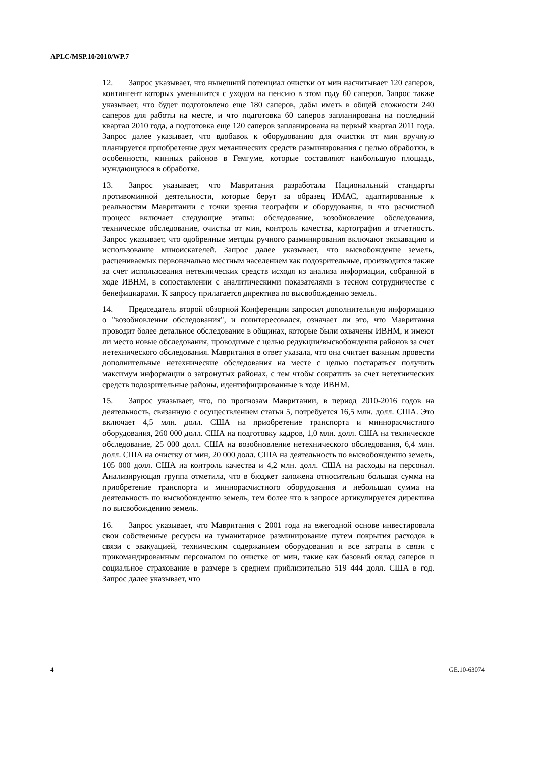APLC/MSP.10/2010/WP.7
12. Запрос указывает, что нынешний потенциал очистки от мин насчитывает 120 саперов, контингент которых уменьшится с уходом на пенсию в этом году 60 саперов. Запрос также указывает, что будет подготовлено еще 180 саперов, дабы иметь в общей сложности 240 саперов для работы на месте, и что подготовка 60 саперов запланирована на последний квартал 2010 года, а подготовка еще 120 саперов запланирована на первый квартал 2011 года. Запрос далее указывает, что вдобавок к оборудованию для очистки от мин вручную планируется приобретение двух механических средств разминирования с целью обработки, в особенности, минных районов в Гемгуме, которые составляют наибольшую площадь, нуждающуюся в обработке.
13. Запрос указывает, что Мавритания разработала Национальный стандарты противоминной деятельности, которые берут за образец ИМАС, адаптированные к реальностям Мавритании с точки зрения географии и оборудования, и что расчистной процесс включает следующие этапы: обследование, возобновление обследования, техническое обследование, очистка от мин, контроль качества, картография и отчетность. Запрос указывает, что одобренные методы ручного разминирования включают экскавацию и использование миноискателей. Запрос далее указывает, что высвобождение земель, расцениваемых первоначально местным населением как подозрительные, производится также за счет использования нетехнических средств исходя из анализа информации, собранной в ходе ИВНМ, в сопоставлении с аналитическими показателями в тесном сотрудничестве с бенефициарами. К запросу прилагается директива по высвобождению земель.
14. Председатель второй обзорной Конференции запросил дополнительную информацию о "возобновлении обследования", и поинтересовался, означает ли это, что Мавритания проводит более детальное обследование в общинах, которые были охвачены ИВНМ, и имеют ли место новые обследования, проводимые с целью редукции/высвобождения районов за счет нетехнического обследования. Мавритания в ответ указала, что она считает важным провести дополнительные нетехнические обследования на месте с целью постараться получить максимум информации о затронутых районах, с тем чтобы сократить за счет нетехнических средств подозрительные районы, идентифицированные в ходе ИВНМ.
15. Запрос указывает, что, по прогнозам Мавритании, в период 2010-2016 годов на деятельность, связанную с осуществлением статьи 5, потребуется 16,5 млн. долл. США. Это включает 4,5 млн. долл. США на приобретение транспорта и миннорасчистного оборудования, 260 000 долл. США на подготовку кадров, 1,0 млн. долл. США на техническое обследование, 25 000 долл. США на возобновление нетехнического обследования, 6,4 млн. долл. США на очистку от мин, 20 000 долл. США на деятельность по высвобождению земель, 105 000 долл. США на контроль качества и 4,2 млн. долл. США на расходы на персонал. Анализирующая группа отметила, что в бюджет заложена относительно большая сумма на приобретение транспорта и миннорасчистного оборудования и небольшая сумма на деятельность по высвобождению земель, тем более что в запросе артикулируется директива по высвобождению земель.
16. Запрос указывает, что Мавритания с 2001 года на ежегодной основе инвестировала свои собственные ресурсы на гуманитарное разминирование путем покрытия расходов в связи с эвакуацией, техническим содержанием оборудования и все затраты в связи с прикомандированным персоналом по очистке от мин, такие как базовый оклад саперов и социальное страхование в размере в среднем приблизительно 519 444 долл. США в год. Запрос далее указывает, что
4 GE.10-63074